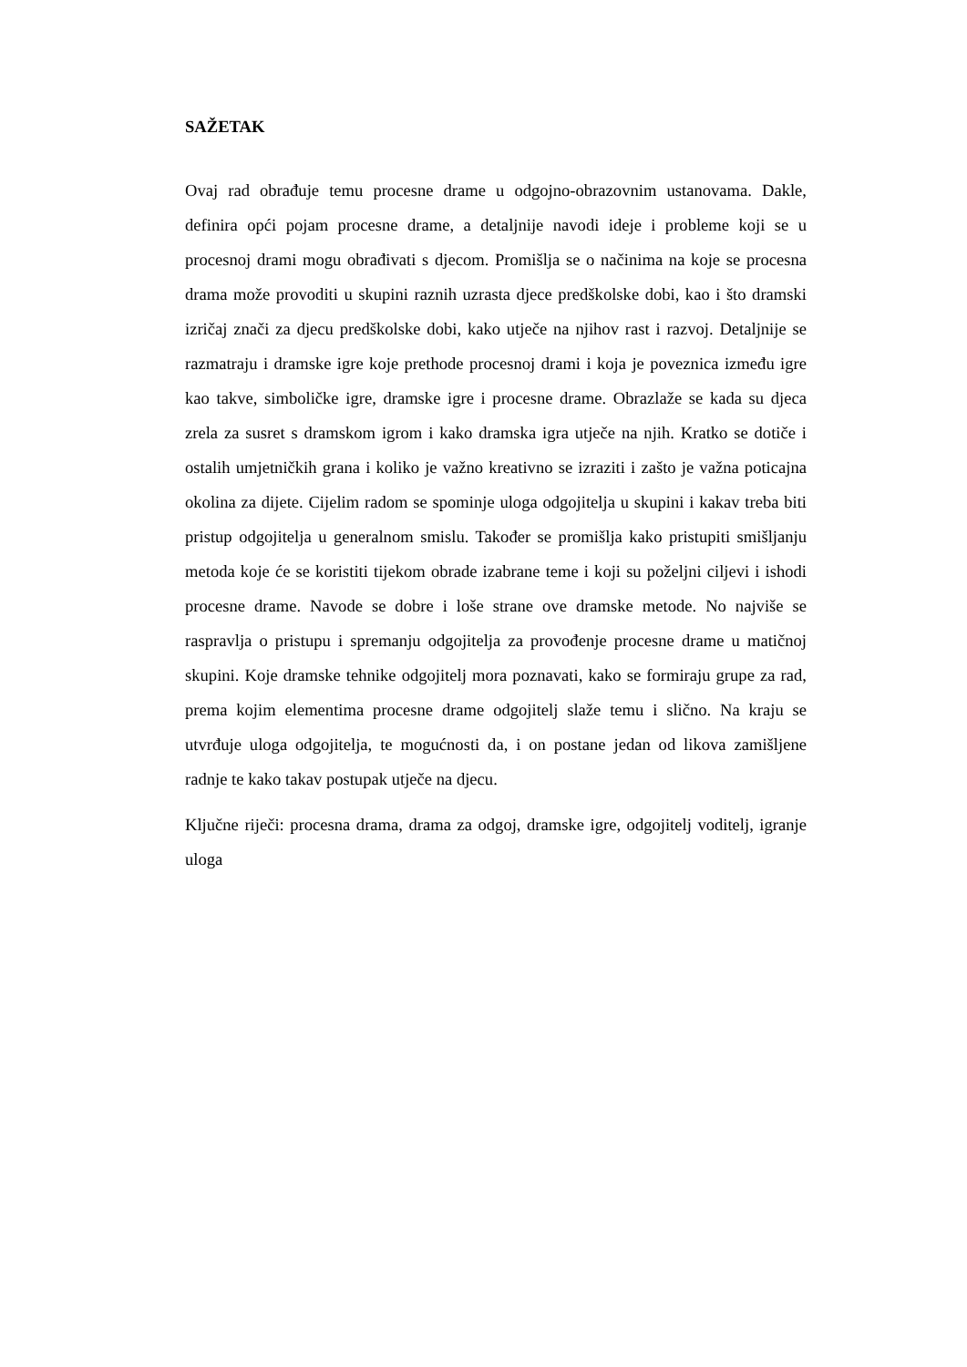SAŽETAK
Ovaj rad obrađuje temu procesne drame u odgojno-obrazovnim ustanovama. Dakle, definira opći pojam procesne drame, a detaljnije navodi ideje i probleme koji se u procesnoj drami mogu obrađivati s djecom. Promišlja se o načinima na koje se procesna drama može provoditi u skupini raznih uzrasta djece predškolske dobi, kao i što dramski izričaj znači za djecu predškolske dobi, kako utječe na njihov rast i razvoj. Detaljnije se razmatraju i dramske igre koje prethode procesnoj drami i koja je poveznica između igre kao takve, simboličke igre, dramske igre i procesne drame. Obrazlaže se kada su djeca zrela za susret s dramskom igrom i kako dramska igra utječe na njih. Kratko se dotiče i ostalih umjetničkih grana i koliko je važno kreativno se izraziti i zašto je važna poticajna okolina za dijete. Cijelim radom se spominje uloga odgojitelja u skupini i kakav treba biti pristup odgojitelja u generalnom smislu. Također se promišlja kako pristupiti smišljanju metoda koje će se koristiti tijekom obrade izabrane teme i koji su poželjni ciljevi i ishodi procesne drame. Navode se dobre i loše strane ove dramske metode. No najviše se raspravlja o pristupu i spremanju odgojitelja za provođenje procesne drame u matičnoj skupini. Koje dramske tehnike odgojitelj mora poznavati, kako se formiraju grupe za rad, prema kojim elementima procesne drame odgojitelj slaže temu i slično. Na kraju se utvrđuje uloga odgojitelja, te mogućnosti da, i on postane jedan od likova zamišljene radnje te kako takav postupak utječe na djecu.
Ključne riječi: procesna drama, drama za odgoj, dramske igre, odgojitelj voditelj, igranje uloga